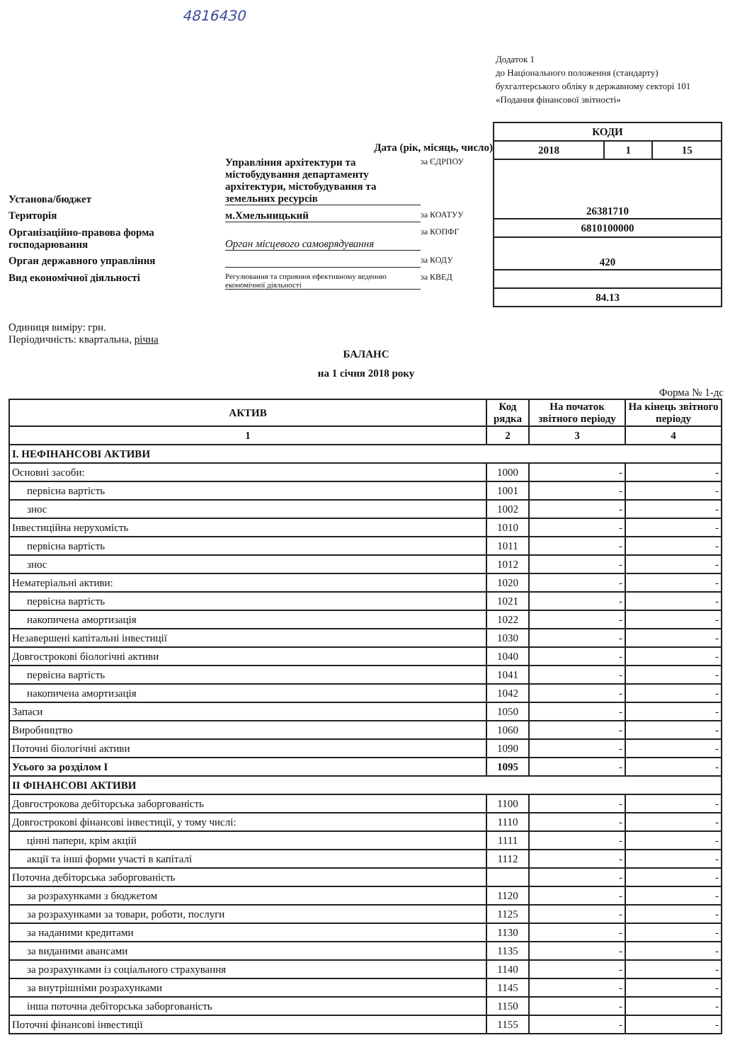48164З0
Додаток 1
до Національного положення (стандарту)
бухгалтерського обліку в державному секторі 101
«Подання фінансової звітності»
Дата (рік, місяць, число)
Установа/бюджет
Управління архітектури та містобудування департаменту архітектури, містобудування та земельних ресурсів
за ЄДРПОУ
Територія
м.Хмельницький
за КОАТУУ
Організаційно-правова форма господарювання
Орган місцевого самоврядування
за КОПФГ
Орган державного управління
за КОДУ
Вид економічної діяльності
Регулювання та сприяння ефективному веденню економічної діяльності
за КВЕД
| КОДИ | | |
| 2018 | 1 | 15 |
| 26381710 | | |
| 6810100000 | | |
| 420 | | |
| 84.13 | | |
Одиниця виміру: грн.
Періодичність: квартальна, річна
БАЛАНС
на 1 січня 2018 року
Форма № 1-дс
| АКТИВ | Код рядка | На початок звітного періоду | На кінець звітного періоду |
| --- | --- | --- | --- |
| 1 | 2 | 3 | 4 |
| І. НЕФІНАНСОВІ АКТИВИ | | | |
| Основні засоби: | 1000 | - | - |
| первісна вартість | 1001 | - | - |
| знос | 1002 | - | - |
| Інвестиційна нерухомість | 1010 | - | - |
| первісна вартість | 1011 | - | - |
| знос | 1012 | - | - |
| Нематеріальні активи: | 1020 | - | - |
| первісна вартість | 1021 | - | - |
| накопичена амортизація | 1022 | - | - |
| Незавершені капітальні інвестиції | 1030 | - | - |
| Довгострокові біологічні активи | 1040 | - | - |
| первісна вартість | 1041 | - | - |
| накопичена амортизація | 1042 | - | - |
| Запаси | 1050 | - | - |
| Виробництво | 1060 | - | - |
| Поточні біологічні активи | 1090 | - | - |
| Усього за розділом I | 1095 | - | - |
| ІІ ФІНАНСОВІ АКТИВИ | | | |
| Довгострокова дебіторська заборгованість | 1100 | - | - |
| Довгострокові фінансові інвестиції, у тому числі: | 1110 | - | - |
| цінні папери, крім акцій | 1111 | - | - |
| акції та інші форми участі в капіталі | 1112 | - | - |
| Поточна дебіторська заборгованість | | - | - |
| за розрахунками з бюджетом | 1120 | - | - |
| за розрахунками за товари, роботи, послуги | 1125 | - | - |
| за наданими кредитами | 1130 | - | - |
| за виданими авансами | 1135 | - | - |
| за розрахунками із соціального страхування | 1140 | - | - |
| за внутрішніми розрахунками | 1145 | - | - |
| інша поточна дебіторська заборгованість | 1150 | - | - |
| Поточні фінансові інвестиції | 1155 | - | - |